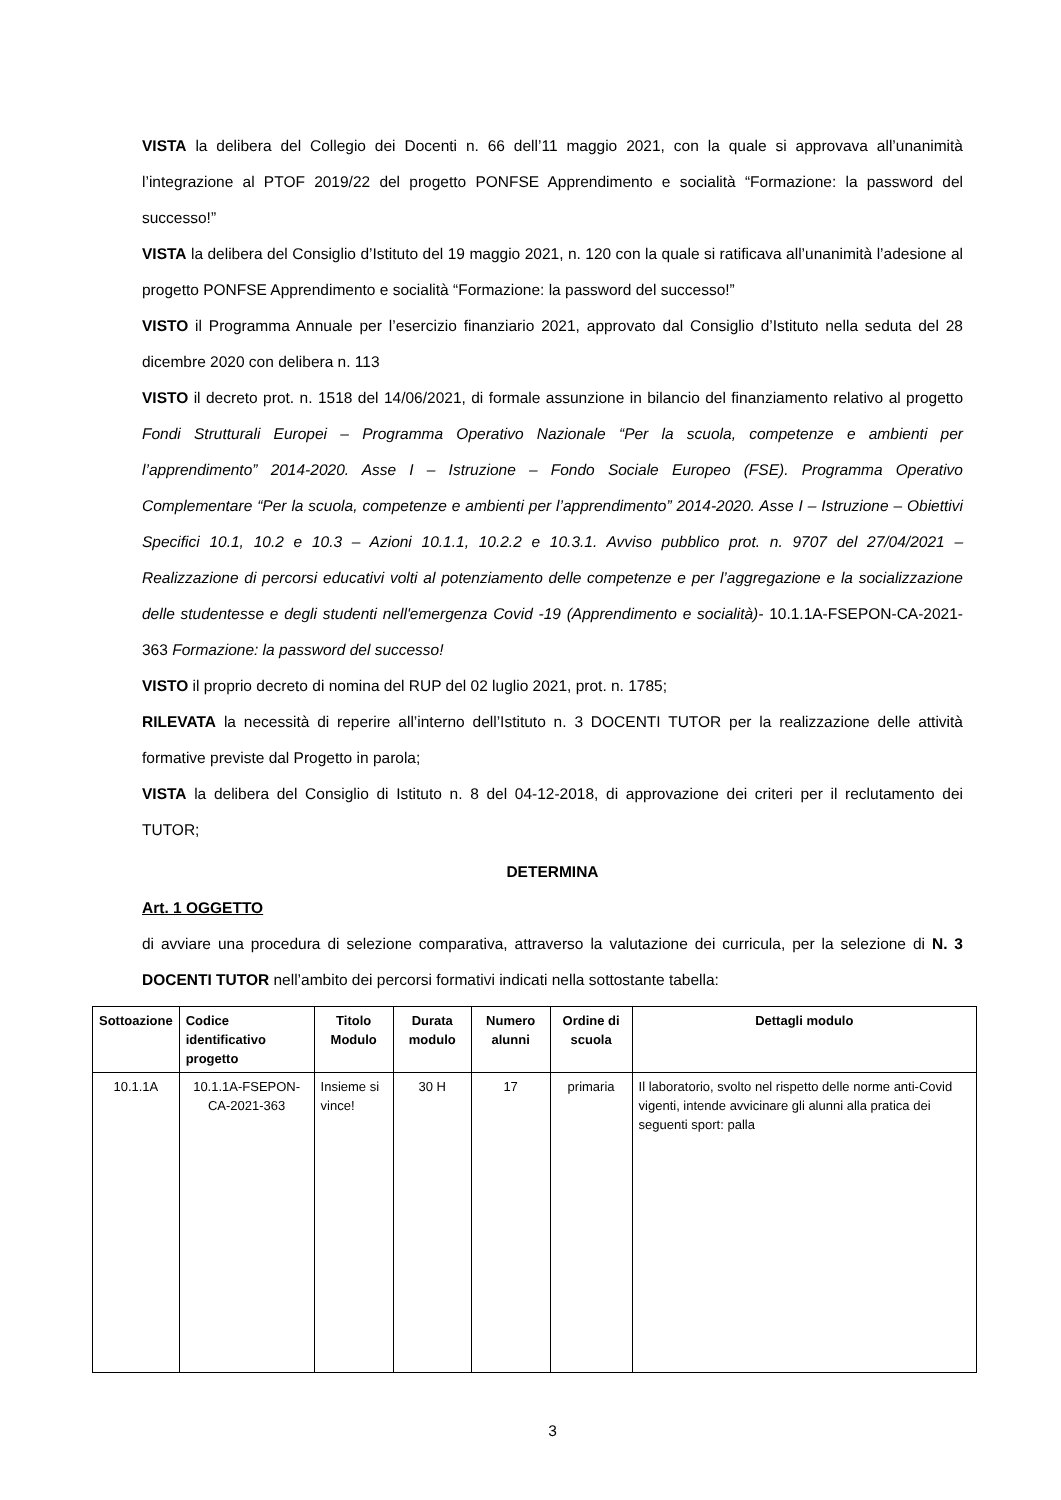VISTA la delibera del Collegio dei Docenti n. 66 dell’11 maggio 2021, con la quale si approvava all’unanimità l’integrazione al PTOF 2019/22 del progetto PONFSE Apprendimento e socialità “Formazione: la password del successo!”
VISTA la delibera del Consiglio d’Istituto del 19 maggio 2021, n. 120 con la quale si ratificava all’unanimità l’adesione al progetto PONFSE Apprendimento e socialità “Formazione: la password del successo!”
VISTO il Programma Annuale per l’esercizio finanziario 2021, approvato dal Consiglio d’Istituto nella seduta del 28 dicembre 2020 con delibera n. 113
VISTO il decreto prot. n. 1518 del 14/06/2021, di formale assunzione in bilancio del finanziamento relativo al progetto Fondi Strutturali Europei – Programma Operativo Nazionale “Per la scuola, competenze e ambienti per l’apprendimento” 2014-2020. Asse I – Istruzione – Fondo Sociale Europeo (FSE). Programma Operativo Complementare “Per la scuola, competenze e ambienti per l’apprendimento” 2014-2020. Asse I – Istruzione – Obiettivi Specifici 10.1, 10.2 e 10.3 – Azioni 10.1.1, 10.2.2 e 10.3.1. Avviso pubblico prot. n. 9707 del 27/04/2021 – Realizzazione di percorsi educativi volti al potenziamento delle competenze e per l’aggregazione e la socializzazione delle studentesse e degli studenti nell'emergenza Covid -19 (Apprendimento e socialità)- 10.1.1A-FSEPON-CA-2021-363 Formazione: la password del successo!
VISTO il proprio decreto di nomina del RUP del 02 luglio 2021, prot. n. 1785;
RILEVATA la necessità di reperire all’interno dell’Istituto n. 3 DOCENTI TUTOR per la realizzazione delle attività formative previste dal Progetto in parola;
VISTA la delibera del Consiglio di Istituto n. 8 del 04-12-2018, di approvazione dei criteri per il reclutamento dei TUTOR;
DETERMINA
Art. 1 OGGETTO
di avviare una procedura di selezione comparativa, attraverso la valutazione dei curricula, per la selezione di N. 3 DOCENTI TUTOR nell’ambito dei percorsi formativi indicati nella sottostante tabella:
| Sottoazione | Codice identificativo progetto | Titolo Modulo | Durata modulo | Numero alunni | Ordine di scuola | Dettagli modulo |
| --- | --- | --- | --- | --- | --- | --- |
| 10.1.1A | 10.1.1A-FSEPON-CA-2021-363 | Insieme si vince! | 30 H | 17 | primaria | Il laboratorio, svolto nel rispetto delle norme anti-Covid vigenti, intende avvicinare gli alunni alla pratica dei seguenti sport: palla |
3